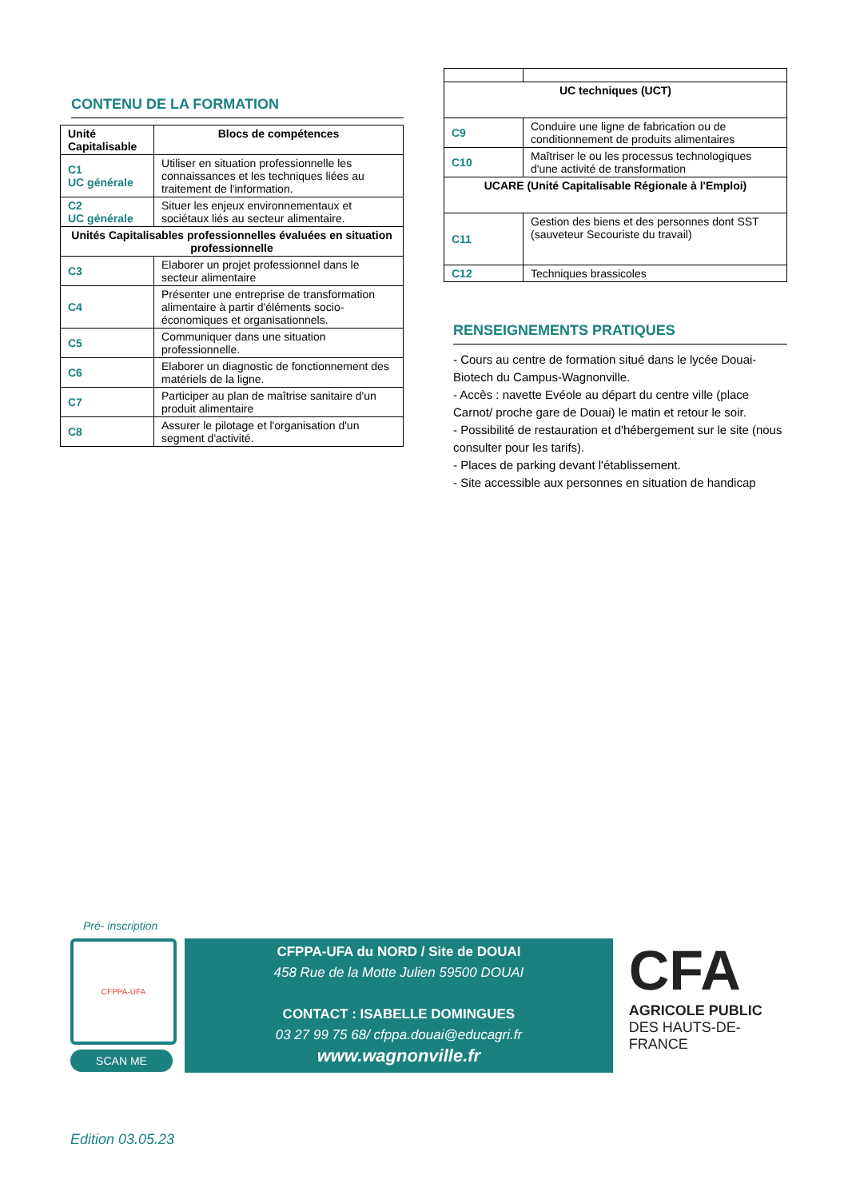CONTENU DE LA FORMATION
| Unité Capitalisable | Blocs de compétences |
| --- | --- |
| C1 UC générale | Utiliser en situation professionnelle les connaissances et les techniques liées au traitement de l'information. |
| C2 UC générale | Situer les enjeux environnementaux et sociétaux liés au secteur alimentaire. |
| Unités Capitalisables professionnelles évaluées en situation professionnelle | |
| C3 | Elaborer un projet professionnel dans le secteur alimentaire |
| C4 | Présenter une entreprise de transformation alimentaire à partir d'éléments socio-économiques et organisationnels. |
| C5 | Communiquer dans une situation professionnelle. |
| C6 | Elaborer un diagnostic de fonctionnement des matériels de la ligne. |
| C7 | Participer au plan de maîtrise sanitaire d'un produit alimentaire |
| C8 | Assurer le pilotage et l'organisation d'un segment d'activité. |
| UC techniques (UCT) | |
| C9 | Conduire une ligne de fabrication ou de conditionnement de produits alimentaires |
| C10 | Maîtriser le ou les processus technologiques d'une activité de transformation |
| UCARE (Unité Capitalisable Régionale à l'Emploi) | |
| C11 | Gestion des biens et des personnes dont SST (sauveteur Secouriste du travail) |
| C12 | Techniques brassicoles |
RENSEIGNEMENTS PRATIQUES
- Cours au centre de formation situé dans le lycée Douai-Biotech du Campus-Wagnonville.
- Accès : navette Evéole au départ du centre ville (place Carnot/ proche gare de Douai) le matin et retour le soir.
- Possibilité de restauration et d'hébergement sur le site (nous consulter pour les tarifs).
- Places de parking devant l'établissement.
- Site accessible aux personnes en situation de handicap
Pré- inscription
CFPPA-UFA
SCAN ME
CFPPA-UFA du NORD / Site de DOUAI
458 Rue de la Motte Julien 59500 DOUAI
CONTACT : ISABELLE DOMINGUES
03 27 99 75 68/ cfppa.douai@educagri.fr
www.wagnonville.fr
CFA
AGRICOLE PUBLIC
DES HAUTS-DE-FRANCE
Edition 03.05.23